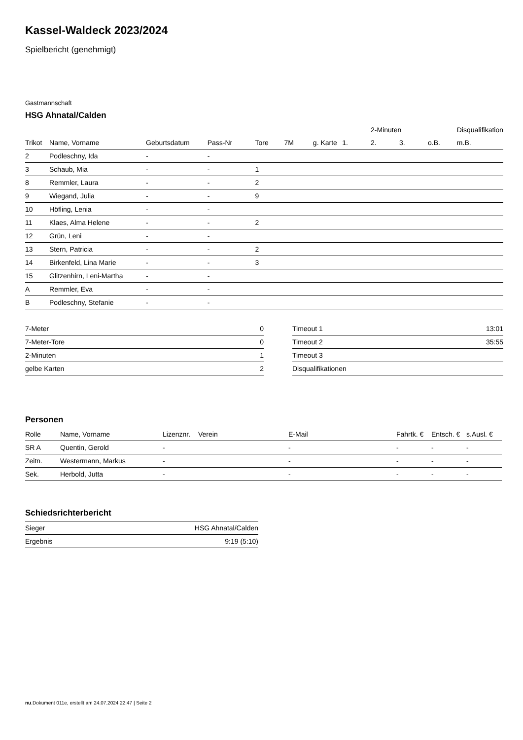Kassel-Waldeck 2023/2024
Spielbericht (genehmigt)
Gastmannschaft
HSG Ahnatal/Calden
| | | | | | | | | 2-Minuten | | | Disqualifikation |
| --- | --- | --- | --- | --- | --- | --- | --- | --- | --- | --- | --- |
| Trikot | Name, Vorname | Geburtsdatum | Pass-Nr | Tore | 7M | g. Karte | 1. | 2. | 3. | o.B. | m.B. |
| 2 | Podleschny, Ida | - | - | | | | | | | | |
| 3 | Schaub, Mia | - | - | 1 | | | | | | | |
| 8 | Remmler, Laura | - | - | 2 | | | | | | | |
| 9 | Wiegand, Julia | - | - | 9 | | | | | | | |
| 10 | Höfling, Lenia | - | - | | | | | | | | |
| 11 | Klaes, Alma Helene | - | - | 2 | | | | | | | |
| 12 | Grün, Leni | - | - | | | | | | | | |
| 13 | Stern, Patricia | - | - | 2 | | | | | | | |
| 14 | Birkenfeld, Lina Marie | - | - | 3 | | | | | | | |
| 15 | Glitzenhirn, Leni-Martha | - | - | | | | | | | | |
| A | Remmler, Eva | - | - | | | | | | | | |
| B | Podleschny, Stefanie | - | - | | | | | | | | |
| 7-Meter | 0 |
| 7-Meter-Tore | 0 |
| 2-Minuten | 1 |
| gelbe Karten | 2 |
| Timeout 1 | 13:01 |
| Timeout 2 | 35:55 |
| Timeout 3 | |
| Disqualifikationen | |
Personen
| Rolle | Name, Vorname | Lizenznr. | Verein | E-Mail | Fahrtk. € | Entsch. € | s.Ausl. € |
| --- | --- | --- | --- | --- | --- | --- | --- |
| SR A | Quentin, Gerold | - | | - | - | - | - |
| Zeitn. | Westermann, Markus | - | | - | - | - | - |
| Sek. | Herbold, Jutta | - | | - | - | - | - |
Schiedsrichterbericht
| Sieger | HSG Ahnatal/Calden |
| Ergebnis | 9:19 (5:10) |
nu.Dokument 011e, erstellt am 24.07.2024 22:47 | Seite 2